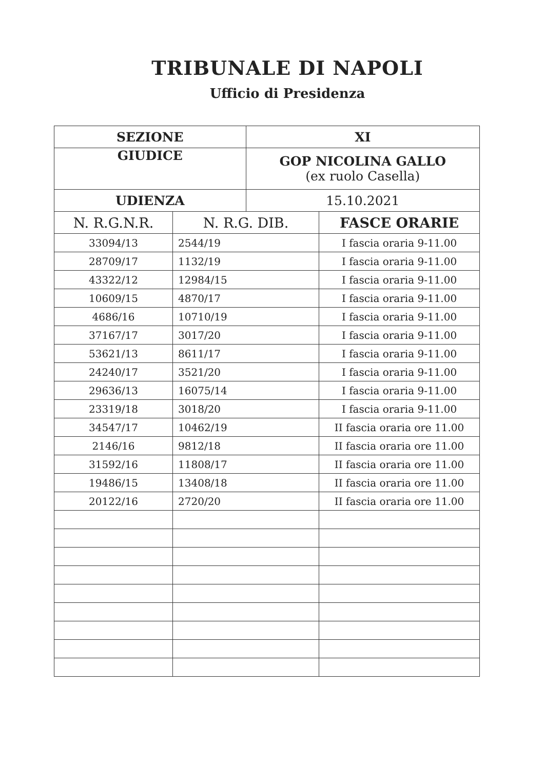TRIBUNALE DI NAPOLI
Ufficio di Presidenza
| SEZIONE | | XI | |
| GIUDICE | | GOP NICOLINA GALLO (ex ruolo Casella) | |
| UDIENZA | | 15.10.2021 | |
| N. R.G.N.R. | N. R.G. DIB. | | FASCE ORARIE |
| 33094/13 | 2544/19 | | I fascia oraria 9-11.00 |
| 28709/17 | 1132/19 | | I fascia oraria 9-11.00 |
| 43322/12 | 12984/15 | | I fascia oraria 9-11.00 |
| 10609/15 | 4870/17 | | I fascia oraria 9-11.00 |
| 4686/16 | 10710/19 | | I fascia oraria 9-11.00 |
| 37167/17 | 3017/20 | | I fascia oraria 9-11.00 |
| 53621/13 | 8611/17 | | I fascia oraria 9-11.00 |
| 24240/17 | 3521/20 | | I fascia oraria 9-11.00 |
| 29636/13 | 16075/14 | | I fascia oraria 9-11.00 |
| 23319/18 | 3018/20 | | I fascia oraria 9-11.00 |
| 34547/17 | 10462/19 | | II fascia oraria ore 11.00 |
| 2146/16 | 9812/18 | | II fascia oraria ore 11.00 |
| 31592/16 | 11808/17 | | II fascia oraria ore 11.00 |
| 19486/15 | 13408/18 | | II fascia oraria ore 11.00 |
| 20122/16 | 2720/20 | | II fascia oraria ore 11.00 |